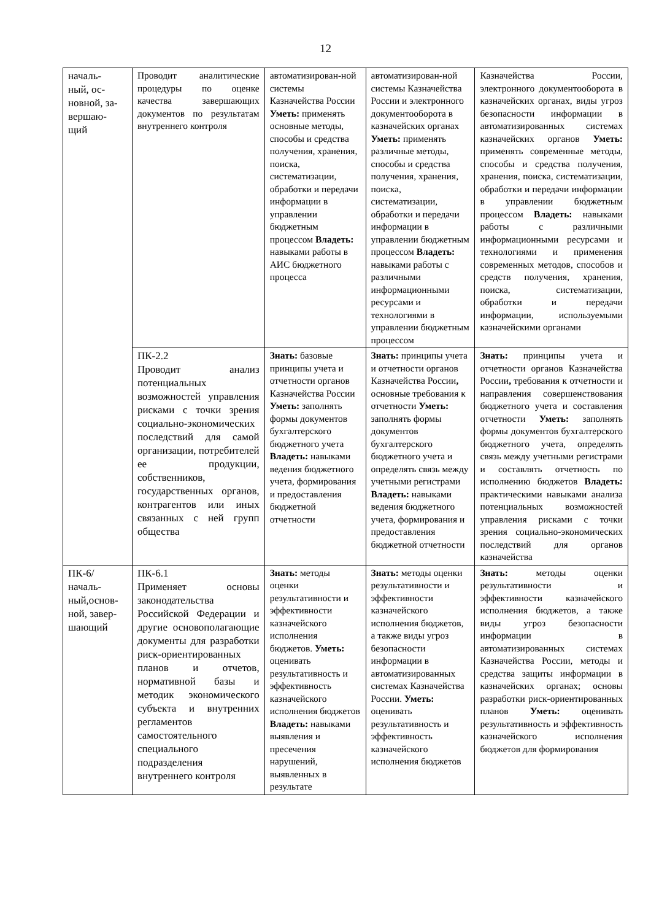12
| началь- ный, ос- новной, за- вершаю- щий | Проводит аналитические процедуры по оценке качества завершающих документов по результатам внутреннего контроля | автоматизирован-ной системы Казначейства России Уметь: применять основные методы, способы и средства получения, хранения, поиска, систематизации, обработки и передачи информации в управлении бюджетным процессом Владеть: навыками работы в АИС бюджетного процесса | автоматизирован-ной системы Казначейства России и электронного документооборота в казначейских органах Уметь: применять различные методы, способы и средства получения, хранения, поиска, систематизации, обработки и передачи информации в управлении бюджетным процессом Владеть: навыками работы с различными информационными ресурсами и технологиями в управлении бюджетным процессом | Казначейства России, электронного документооборота в казначейских органах, виды угроз безопасности информации в автоматизированных системах казначейских органов Уметь: применять современные методы, способы и средства получения, хранения, поиска, систематизации, обработки и передачи информации в управлении бюджетным процессом Владеть: навыками работы с различными информационными ресурсами и технологиями и применения современных методов, способов и средств получения, хранения, поиска, систематизации, обработки и передачи информации, используемыми казначейскими органами |
| | ПК-2.2 Проводит анализ потенциальных возможностей управления рисками с точки зрения социально-экономических последствий для самой организации, потребителей ее продукции, собственников, государственных органов, контрагентов или иных связанных с ней групп общества | Знать: базовые принципы учета и отчетности органов Казначейства России Уметь: заполнять формы документов бухгалтерского бюджетного учета Владеть: навыками ведения бюджетного учета, формирования и предоставления бюджетной отчетности | Знать: принципы учета и отчетности органов Казначейства России , основные требования к отчетности Уметь: заполнять формы документов бухгалтерского бюджетного учета и определять связь между учетными регистрами Владеть: навыками ведения бюджетного учета, формирования и предоставления бюджетной отчетности | Знать: принципы учета и отчетности органов Казначейства России , требования к отчетности и направления совершенствования бюджетного учета и составления отчетности Уметь: заполнять формы документов бухгалтерского бюджетного учета, определять связь между учетными регистрами и составлять отчетность по исполнению бюджетов Владеть: практическими навыками анализа потенциальных возможностей управления рисками с точки зрения социально-экономических последствий для органов казначейства |
| ПК-6/ началь- ный,основ- ной, завер- шающий | ПК-6.1 Применяет основы законодательства Российской Федерации и другие основополагающие документы для разработки риск-ориентированных планов и отчетов, нормативной базы и методик экономического субъекта и внутренних регламентов самостоятельного специального подразделения внутреннего контроля | Знать: методы оценки результативности и эффективности казначейского исполнения бюджетов. Уметь: оценивать результативность и эффективность казначейского исполнения бюджетов Владеть: навыками выявления и пресечения нарушений, выявленных в результате | Знать: методы оценки результативности и эффективности казначейского исполнения бюджетов, а также виды угроз безопасности информации в автоматизированных системах Казначейства России. Уметь: оценивать результативность и эффективность казначейского исполнения бюджетов | Знать: методы оценки результативности и эффективности казначейского исполнения бюджетов, а также виды угроз безопасности информации в автоматизированных системах Казначейства России, методы и средства защиты информации в казначейских органах; основы разработки риск-ориентированных планов Уметь: оценивать результативность и эффективность казначейского исполнения бюджетов для формирования |